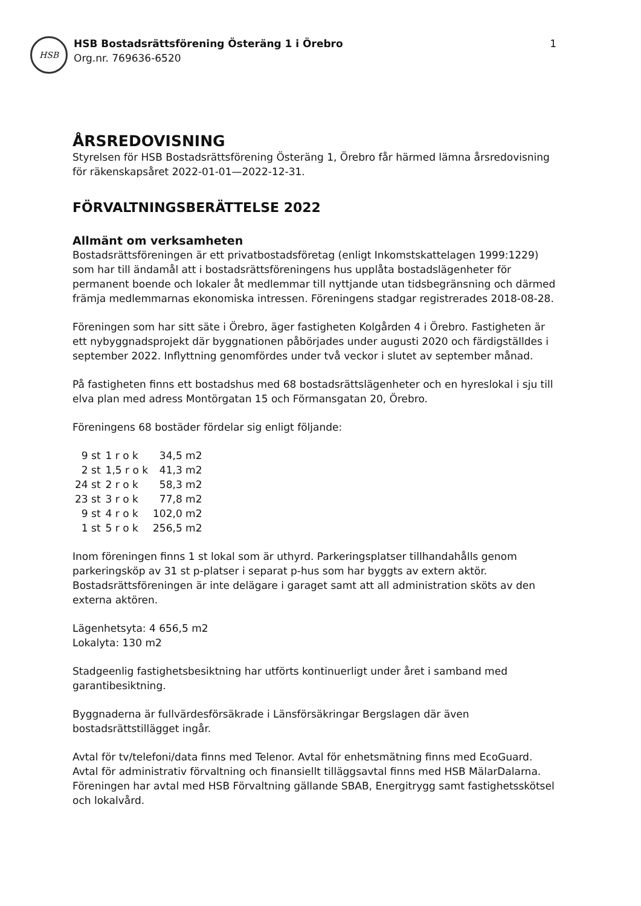HSB
HSB Bostadsrättsförening Österäng 1 i Örebro
Org.nr. 769636-6520
1
ÅRSREDOVISNING
Styrelsen för HSB Bostadsrättsförening Österäng 1, Örebro får härmed lämna årsredovisning för räkenskapsåret 2022-01-01—2022-12-31.
FÖRVALTNINGSBERÄTTELSE 2022
Allmänt om verksamheten
Bostadsrättsföreningen är ett privatbostadsföretag (enligt Inkomstskattelagen 1999:1229) som har till ändamål att i bostadsrättsföreningens hus upplåta bostadslägenheter för permanent boende och lokaler åt medlemmar till nyttjande utan tidsbegränsning och därmed främja medlemmarnas ekonomiska intressen. Föreningens stadgar registrerades 2018-08-28.
Föreningen som har sitt säte i Örebro, äger fastigheten Kolgården 4 i Örebro. Fastigheten är ett nybyggnadsprojekt där byggnationen påbörjades under augusti 2020 och färdigställdes i september 2022. Inflyttning genomfördes under två veckor i slutet av september månad.
På fastigheten finns ett bostadshus med 68 bostadsrättslägenheter och en hyreslokal i sju till elva plan med adress Montörgatan 15 och Förmansgatan 20, Örebro.
Föreningens 68 bostäder fördelar sig enligt följande:
| 9 st | 1 r o k | 34,5 m2 |
| 2 st | 1,5 r o k | 41,3 m2 |
| 24 st | 2 r o k | 58,3 m2 |
| 23 st | 3 r o k | 77,8 m2 |
| 9 st | 4 r o k | 102,0 m2 |
| 1 st | 5 r o k | 256,5 m2 |
Inom föreningen finns 1 st lokal som är uthyrd. Parkeringsplatser tillhandahålls genom parkeringsköp av 31 st p-platser i separat p-hus som har byggts av extern aktör. Bostadsrättsföreningen är inte delägare i garaget samt att all administration sköts av den externa aktören.
Lägenhetsyta: 4 656,5 m2
Lokalyta: 130 m2
Stadgeenlig fastighetsbesiktning har utförts kontinuerligt under året i samband med garantibesiktning.
Byggnaderna är fullvärdesförsäkrade i Länsförsäkringar Bergslagen där även bostadsrättstillägget ingår.
Avtal för tv/telefoni/data finns med Telenor. Avtal för enhetsmätning finns med EcoGuard. Avtal för administrativ förvaltning och finansiellt tilläggsavtal finns med HSB MälarDalarna. Föreningen har avtal med HSB Förvaltning gällande SBAB, Energitrygg samt fastighetsskötsel och lokalvård.